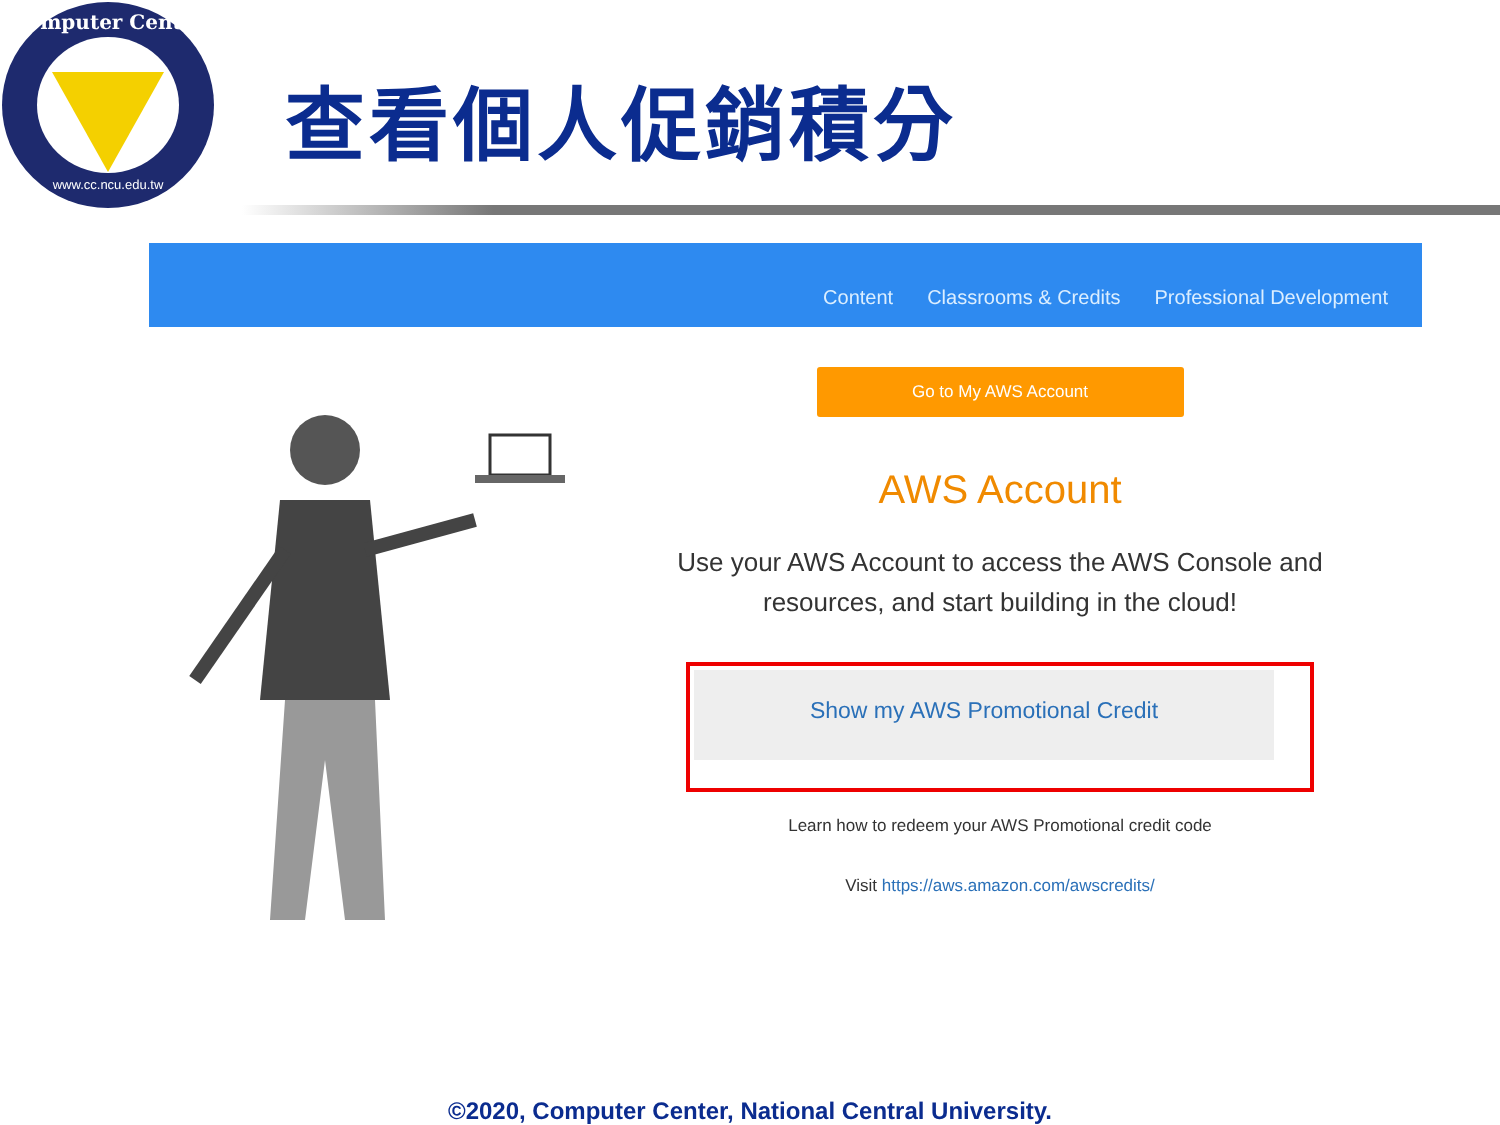Computer Center
www.cc.ncu.edu.tw
查看個人促銷積分
Content Classrooms & Credits Professional Development
Go to My AWS Account
AWS Account
Use your AWS Account to access the AWS Console and resources, and start building in the cloud!
Show my AWS Promotional Credit
Learn how to redeem your AWS Promotional credit code
Visit https://aws.amazon.com/awscredits/
©2020, Computer Center, National Central University.